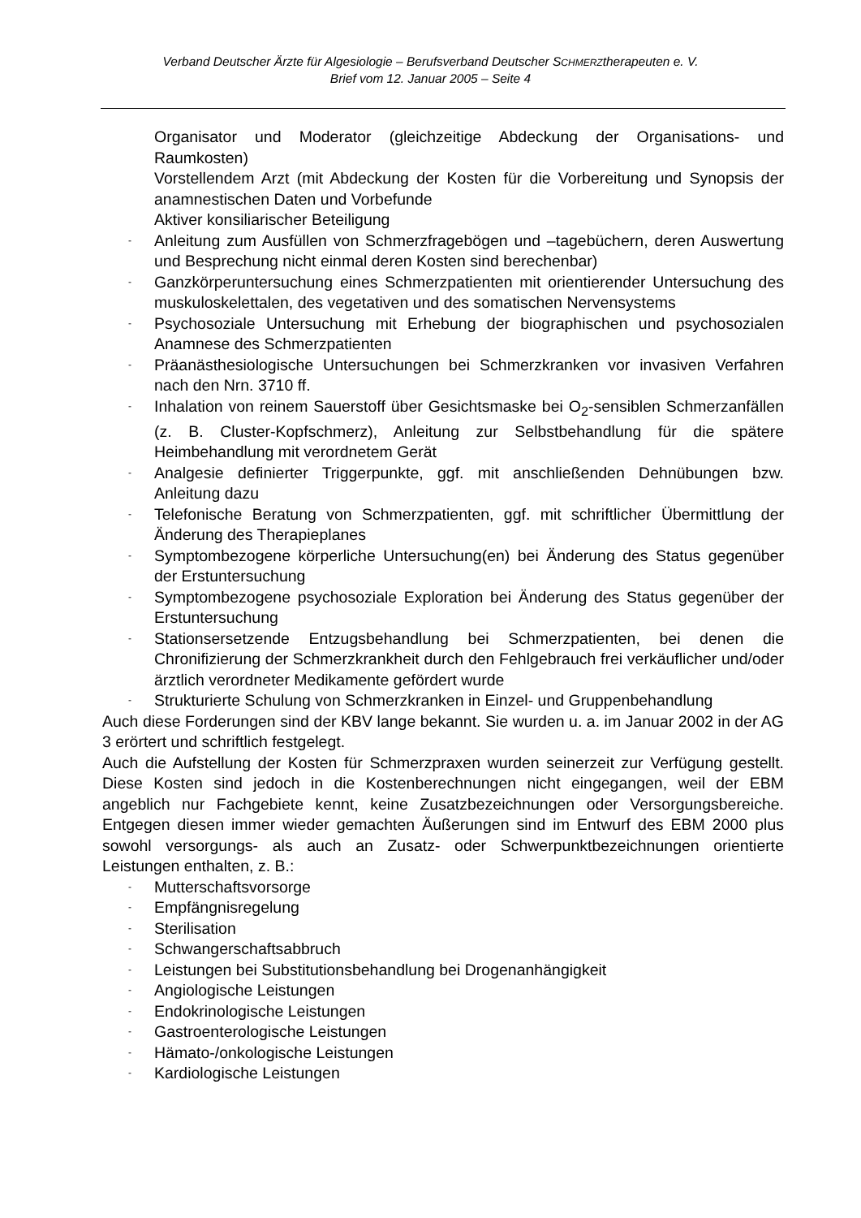Verband Deutscher Ärzte für Algesiologie – Berufsverband Deutscher SCHMERZtherapeuten e. V.
Brief vom 12. Januar 2005 – Seite 4
Organisator und Moderator (gleichzeitige Abdeckung der Organisations- und Raumkosten)
Vorstellendem Arzt (mit Abdeckung der Kosten für die Vorbereitung und Synopsis der anamnestischen Daten und Vorbefunde
Aktiver konsiliarischer Beteiligung
- Anleitung zum Ausfüllen von Schmerzfragebögen und –tagebüchern, deren Auswertung und Besprechung nicht einmal deren Kosten sind berechenbar)
- Ganzkörperuntersuchung eines Schmerzpatienten mit orientierender Untersuchung des muskuloskelettalen, des vegetativen und des somatischen Nervensystems
- Psychosoziale Untersuchung mit Erhebung der biographischen und psychosozialen Anamnese des Schmerzpatienten
- Präanästhesiologische Untersuchungen bei Schmerzkranken vor invasiven Verfahren nach den Nrn. 3710 ff.
- Inhalation von reinem Sauerstoff über Gesichtsmaske bei O<sub>2</sub>-sensiblen Schmerzanfällen (z. B. Cluster-Kopfschmerz), Anleitung zur Selbstbehandlung für die spätere Heimbehandlung mit verordnetem Gerät
- Analgesie definierter Triggerpunkte, ggf. mit anschließenden Dehnübungen bzw. Anleitung dazu
- Telefonische Beratung von Schmerzpatienten, ggf. mit schriftlicher Übermittlung der Änderung des Therapieplanes
- Symptombezogene körperliche Untersuchung(en) bei Änderung des Status gegenüber der Erstuntersuchung
- Symptombezogene psychosoziale Exploration bei Änderung des Status gegenüber der Erstuntersuchung
- Stationsersetzende Entzugsbehandlung bei Schmerzpatienten, bei denen die Chronifizierung der Schmerzkrankheit durch den Fehlgebrauch frei verkäuflicher und/oder ärztlich verordneter Medikamente gefördert wurde
- Strukturierte Schulung von Schmerzkranken in Einzel- und Gruppenbehandlung
Auch diese Forderungen sind der KBV lange bekannt. Sie wurden u. a. im Januar 2002 in der AG 3 erörtert und schriftlich festgelegt.
Auch die Aufstellung der Kosten für Schmerzpraxen wurden seinerzeit zur Verfügung gestellt. Diese Kosten sind jedoch in die Kostenberechnungen nicht eingegangen, weil der EBM angeblich nur Fachgebiete kennt, keine Zusatzbezeichnungen oder Versorgungsbereiche. Entgegen diesen immer wieder gemachten Äußerungen sind im Entwurf des EBM 2000 plus sowohl versorgungs- als auch an Zusatz- oder Schwerpunktbezeichnungen orientierte Leistungen enthalten, z. B.:
- Mutterschaftsvorsorge
- Empfängnisregelung
- Sterilisation
- Schwangerschaftsabbruch
- Leistungen bei Substitutionsbehandlung bei Drogenanhängigkeit
- Angiologische Leistungen
- Endokrinologische Leistungen
- Gastroenterologische Leistungen
- Hämato-/onkologische Leistungen
- Kardiologische Leistungen